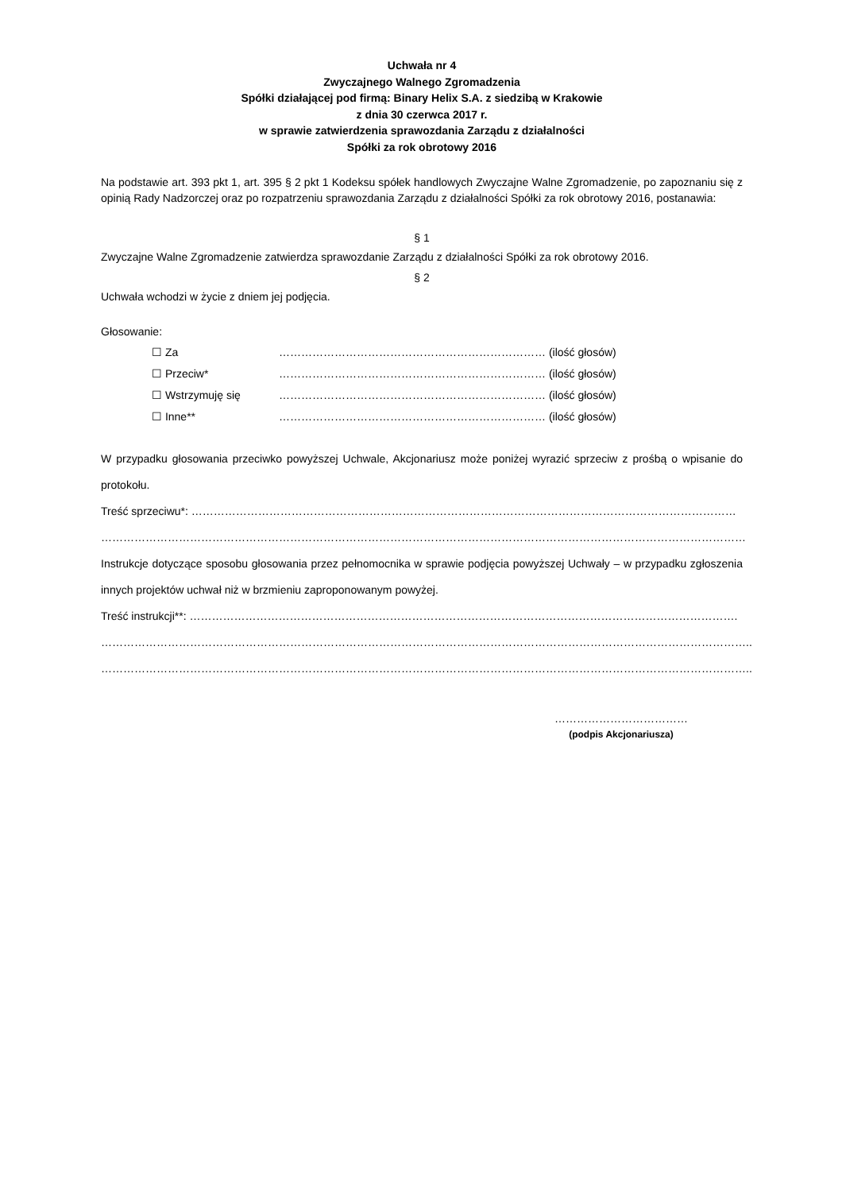Uchwała nr 4
Zwyczajnego Walnego Zgromadzenia
Spółki działającej pod firmą: Binary Helix S.A. z siedzibą w Krakowie
z dnia 30 czerwca 2017 r.
w sprawie zatwierdzenia sprawozdania Zarządu z działalności
Spółki za rok obrotowy 2016
Na podstawie art. 393 pkt 1, art. 395 § 2 pkt 1 Kodeksu spółek handlowych Zwyczajne Walne Zgromadzenie, po zapoznaniu się z opinią Rady Nadzorczej oraz po rozpatrzeniu sprawozdania Zarządu z działalności Spółki za rok obrotowy 2016, postanawia:
§ 1
Zwyczajne Walne Zgromadzenie zatwierdza sprawozdanie Zarządu z działalności Spółki za rok obrotowy 2016.
§ 2
Uchwała wchodzi w życie z dniem jej podjęcia.
Głosowanie:
☐ Za ……………………………………………………………… (ilość głosów)
☐ Przeciw* ……………………………………………………………… (ilość głosów)
☐ Wstrzymuję się ……………………………………………………………… (ilość głosów)
☐ Inne** ……………………………………………………………… (ilość głosów)
W przypadku głosowania przeciwko powyższej Uchwale, Akcjonariusz może poniżej wyrazić sprzeciw z prośbą o wpisanie do protokołu.
Treść sprzeciwu*: …………………………………………………………………………………………………………………………………
…………………………………………………………………………………………………………………………………………………………
Instrukcje dotyczące sposobu głosowania przez pełnomocnika w sprawie podjęcia powyższej Uchwały – w przypadku zgłoszenia innych projektów uchwał niż w brzmieniu zaproponowanym powyżej.
Treść instrukcji**: ………………………………………………………………………………………………………………………………….
…………………………………………………………………………………………………………………………………………………………..
…………………………………………………………………………………………………………………………………………………………..
………………………………
(podpis Akcjonariusza)